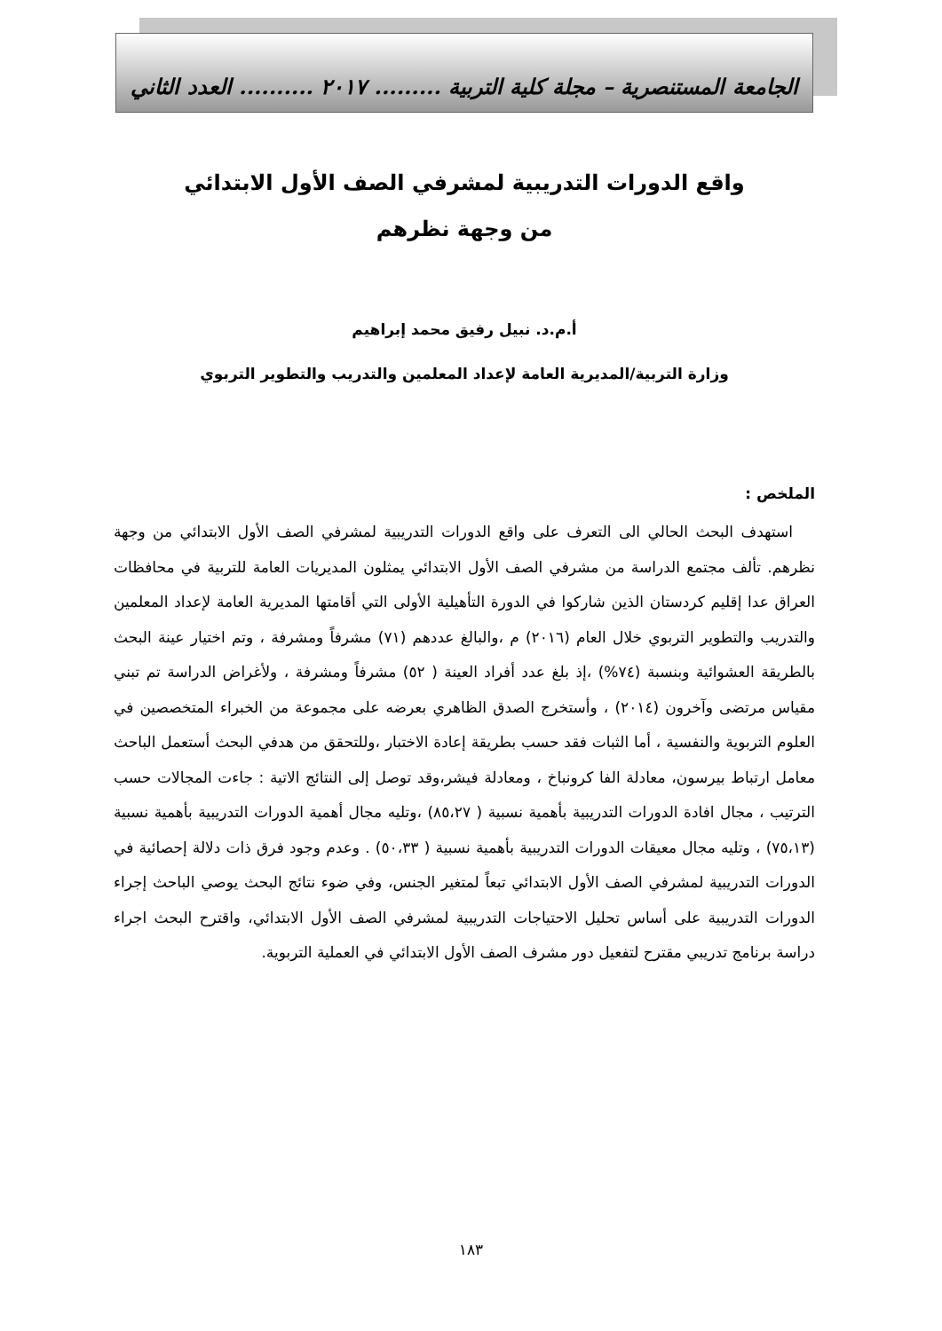الجامعة المستنصرية – مجلة كلية التربية ......... ٢٠١٧ .......... العدد الثاني
واقع الدورات التدريبية لمشرفي الصف الأول الابتدائي
من وجهة نظرهم
أ.م.د. نبيل رفيق محمد إبراهيم
وزارة التربية/المديرية العامة لإعداد المعلمين والتدريب والتطوير التربوي
الملخص :
استهدف البحث الحالي الى التعرف على واقع الدورات التدريبية لمشرفي الصف الأول الابتدائي من وجهة نظرهم. تألف مجتمع الدراسة من مشرفي الصف الأول الابتدائي يمثلون المديريات العامة للتربية في محافظات العراق عدا إقليم كردستان الذين شاركوا في الدورة التأهيلية الأولى التي أقامتها المديرية العامة لإعداد المعلمين والتدريب والتطوير التربوي خلال العام (٢٠١٦) م ،والبالغ عددهم (٧١) مشرفاً ومشرفة ، وتم اختيار عينة البحث بالطريقة العشوائية وبنسبة (٧٤%) ،إذ بلغ عدد أفراد العينة ( ٥٢) مشرفاً ومشرفة ، ولأغراض الدراسة تم تبني مقياس مرتضى وآخرون (٢٠١٤) ، وأستخرج الصدق الظاهري بعرضه على مجموعة من الخبراء المتخصصين في العلوم التربوية والنفسية ، أما الثبات فقد حسب بطريقة إعادة الاختبار ،وللتحقق من هدفي البحث أستعمل الباحث معامل ارتباط بيرسون، معادلة الفا كرونباخ ، ومعادلة فيشر،وقد توصل إلى النتائج الاتية : جاءت المجالات حسب الترتيب ، مجال افادة الدورات التدريبية بأهمية نسبية ( ٨٥،٢٧) ،وتليه مجال أهمية الدورات التدريبية بأهمية نسبية (٧٥،١٣) ، وتليه مجال معيقات الدورات التدريبية بأهمية نسبية ( ٥٠،٣٣) . وعدم وجود فرق ذات دلالة إحصائية في الدورات التدريبية لمشرفي الصف الأول الابتدائي تبعاً لمتغير الجنس، وفي ضوء نتائج البحث يوصي الباحث إجراء الدورات التدريبية على أساس تحليل الاحتياجات التدريبية لمشرفي الصف الأول الابتدائي، واقترح البحث اجراء دراسة برنامج تدريبي مقترح لتفعيل دور مشرف الصف الأول الابتدائي في العملية التربوية.
١٨٣